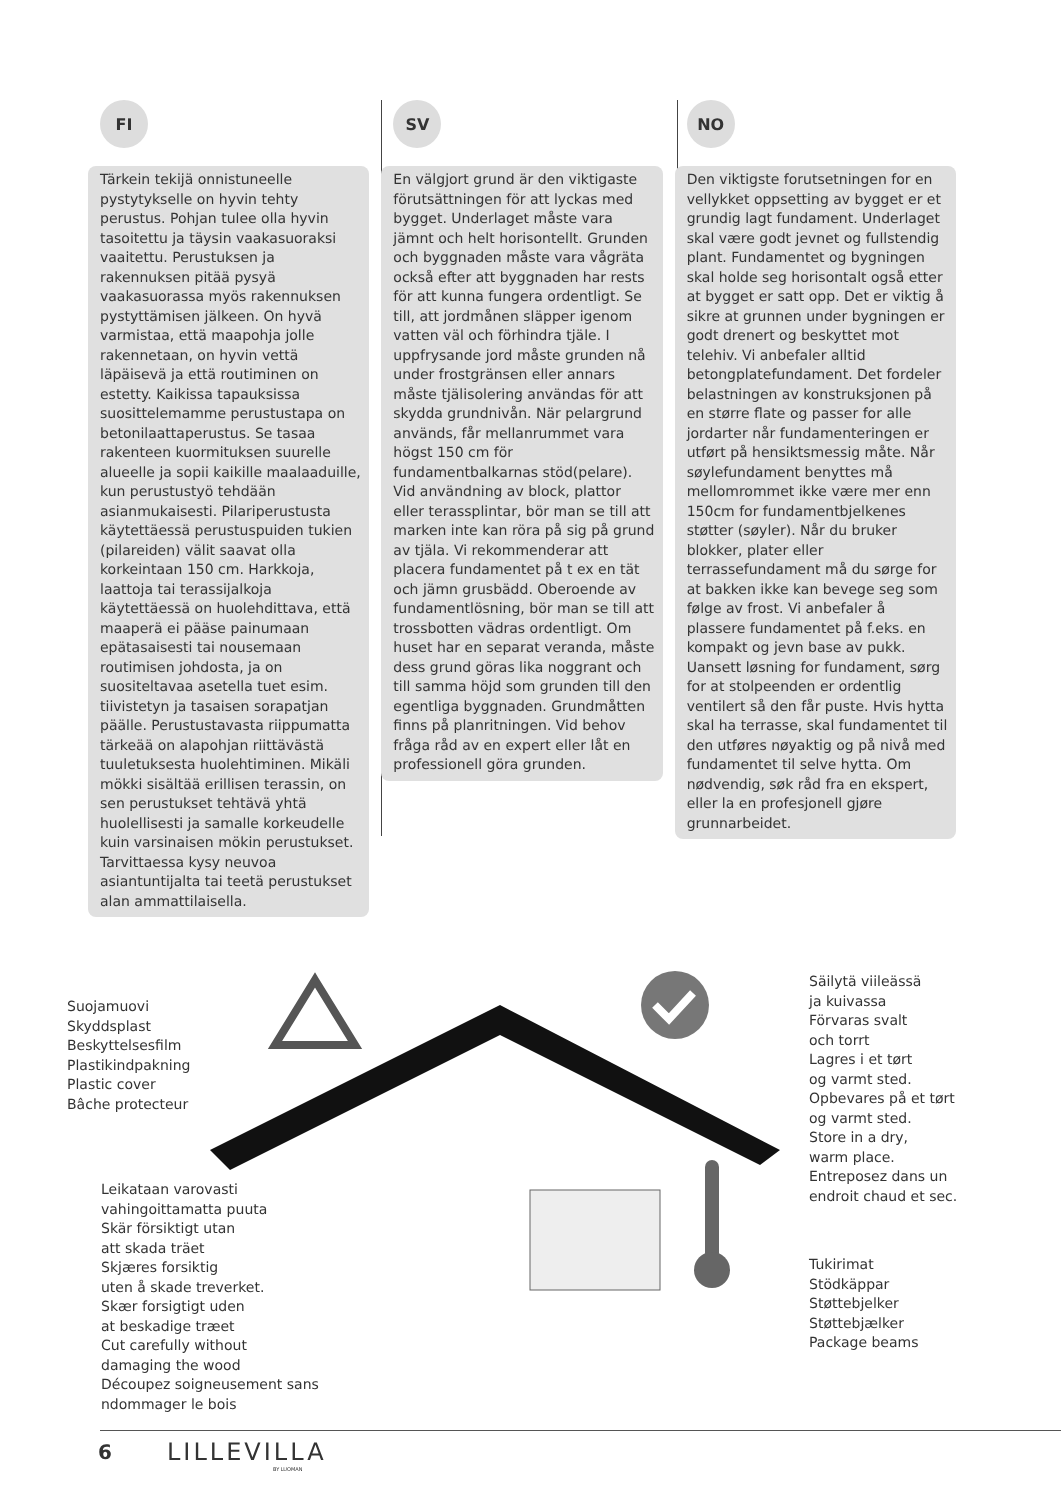FI
Tärkein tekijä onnistuneelle pystytykselle on hyvin tehty perustus. Pohjan tulee olla hyvin tasoitettu ja täysin vaakasuoraksi vaaitettu. Perustuksen ja rakennuksen pitää pysyä vaakasuorassa myös rakennuksen pystyttämisen jälkeen. On hyvä varmistaa, että maapohja jolle rakennetaan, on hyvin vettä läpäisevä ja että routiminen on estetty. Kaikissa tapauksissa suosittelemamme perustustapa on betonilaattaperustus. Se tasaa rakenteen kuormituksen suurelle alueelle ja sopii kaikille maalaaduille, kun perustustyö tehdään asianmukaisesti. Pilariperustusta käytettäessä perustuspuiden tukien (pilareiden) välit saavat olla korkeintaan 150 cm. Harkkoja, laattoja tai terassijalkoja käytettäessä on huolehdittava, että maaperä ei pääse painumaan epätasaisesti tai nousemaan routimisen johdosta, ja on suositeltavaa asetella tuet esim. tiivistetyn ja tasaisen sorapatjan päälle. Perustustavasta riippumatta tärkeää on alapohjan riittävästä tuuletuksesta huolehtiminen. Mikäli mökki sisältää erillisen terassin, on sen perustukset tehtävä yhtä huolellisesti ja samalle korkeudelle kuin varsinaisen mökin perustukset. Tarvittaessa kysy neuvoa asiantuntijalta tai teetä perustukset alan ammattilaisella.
SV
En välgjort grund är den viktigaste förutsättningen för att lyckas med bygget. Underlaget måste vara jämnt och helt horisontellt. Grunden och byggnaden måste vara vågräta också efter att byggnaden har rests för att kunna fungera ordentligt. Se till, att jordmånen släpper igenom vatten väl och förhindra tjäle. I uppfrysande jord måste grunden nå under frostgränsen eller annars måste tjälisolering användas för att skydda grundnivån. När pelargrund används, får mellanrummet vara högst 150 cm för fundamentbalkarnas stöd(pelare). Vid användning av block, plattor eller terassplintar, bör man se till att marken inte kan röra på sig på grund av tjäla. Vi rekommenderar att placera fundamentet på t ex en tät och jämn grusbädd. Oberoende av fundamentlösning, bör man se till att trossbotten vädras ordentligt. Om huset har en separat veranda, måste dess grund göras lika noggrant och till samma höjd som grunden till den egentliga byggnaden. Grundmåtten finns på planritningen. Vid behov fråga råd av en expert eller låt en professionell göra grunden.
NO
Den viktigste forutsetningen for en vellykket oppsetting av bygget er et grundig lagt fundament. Underlaget skal være godt jevnet og fullstendig plant. Fundamentet og bygningen skal holde seg horisontalt også etter at bygget er satt opp. Det er viktig å sikre at grunnen under bygningen er godt drenert og beskyttet mot telehiv. Vi anbefaler alltid betongplatefundament. Det fordeler belastningen av konstruksjonen på en større flate og passer for alle jordarter når fundamenteringen er utført på hensiktsmessig måte. Når søylefundament benyttes må mellomrommet ikke være mer enn 150cm for fundamentbjelkenes støtter (søyler). Når du bruker blokker, plater eller terrassefundament må du sørge for at bakken ikke kan bevege seg som følge av frost. Vi anbefaler å plassere fundamentet på f.eks. en kompakt og jevn base av pukk. Uansett løsning for fundament, sørg for at stolpeenden er ordentlig ventilert så den får puste. Hvis hytta skal ha terrasse, skal fundamentet til den utføres nøyaktig og på nivå med fundamentet til selve hytta. Om nødvendig, søk råd fra en ekspert, eller la en profesjonell gjøre grunnarbeidet.
Suojamuovi
Skyddsplast
Beskyttelsesfilm
Plastikindpakning
Plastic cover
Bâche protecteur
Leikataan varovasti
vahingoittamatta puuta
Skär försiktigt utan
att skada träet
Skjæres forsiktig
uten å skade treverket.
Skær forsigtigt uden
at beskadige træet
Cut carefully without
damaging the wood
Découpez soigneusement sans
ndommager le bois
Säilytä viileässä
ja kuivassa
Förvaras svalt
och torrt
Lagres i et tørt
og varmt sted.
Opbevares på et tørt
og varmt sted.
Store in a dry,
warm place.
Entreposez dans un
endroit chaud et sec.
Tukirimat
Stödkäppar
Støttebjelker
Støttebjælker
Package beams
6 LILLEVILLA
BY LUOMAN